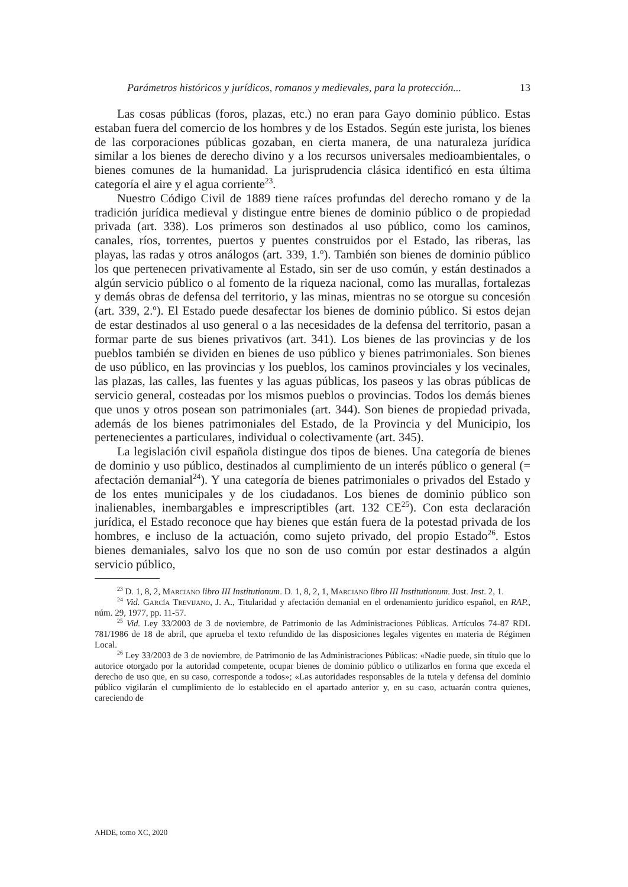Parámetros históricos y jurídicos, romanos y medievales, para la protección... 13
Las cosas públicas (foros, plazas, etc.) no eran para Gayo dominio público. Estas estaban fuera del comercio de los hombres y de los Estados. Según este jurista, los bienes de las corporaciones públicas gozaban, en cierta manera, de una naturaleza jurídica similar a los bienes de derecho divino y a los recursos universales medioambientales, o bienes comunes de la humanidad. La jurisprudencia clásica identificó en esta última categoría el aire y el agua corriente<sup>23</sup>.
Nuestro Código Civil de 1889 tiene raíces profundas del derecho romano y de la tradición jurídica medieval y distingue entre bienes de dominio público o de propiedad privada (art. 338). Los primeros son destinados al uso público, como los caminos, canales, ríos, torrentes, puertos y puentes construidos por el Estado, las riberas, las playas, las radas y otros análogos (art. 339, 1.º). También son bienes de dominio público los que pertenecen privativamente al Estado, sin ser de uso común, y están destinados a algún servicio público o al fomento de la riqueza nacional, como las murallas, fortalezas y demás obras de defensa del territorio, y las minas, mientras no se otorgue su concesión (art. 339, 2.º). El Estado puede desafectar los bienes de dominio público. Si estos dejan de estar destinados al uso general o a las necesidades de la defensa del territorio, pasan a formar parte de sus bienes privativos (art. 341). Los bienes de las provincias y de los pueblos también se dividen en bienes de uso público y bienes patrimoniales. Son bienes de uso público, en las provincias y los pueblos, los caminos provinciales y los vecinales, las plazas, las calles, las fuentes y las aguas públicas, los paseos y las obras públicas de servicio general, costeadas por los mismos pueblos o provincias. Todos los demás bienes que unos y otros posean son patrimoniales (art. 344). Son bienes de propiedad privada, además de los bienes patrimoniales del Estado, de la Provincia y del Municipio, los pertenecientes a particulares, individual o colectivamente (art. 345).
La legislación civil española distingue dos tipos de bienes. Una categoría de bienes de dominio y uso público, destinados al cumplimiento de un interés público o general (= afectación demanial<sup>24</sup>). Y una categoría de bienes patrimoniales o privados del Estado y de los entes municipales y de los ciudadanos. Los bienes de dominio público son inalienables, inembargables e imprescriptibles (art. 132 CE<sup>25</sup>). Con esta declaración jurídica, el Estado reconoce que hay bienes que están fuera de la potestad privada de los hombres, e incluso de la actuación, como sujeto privado, del propio Estado<sup>26</sup>. Estos bienes demaniales, salvo los que no son de uso común por estar destinados a algún servicio público,
<sup>23</sup> D. 1, 8, 2, Marciano libro III Institutionum. D. 1, 8, 2, 1, Marciano libro III Institutionum. Just. Inst. 2, 1.
<sup>24</sup> Vid. García Trevijano, J. A., Titularidad y afectación demanial en el ordenamiento jurídico español, en RAP., núm. 29, 1977, pp. 11-57.
<sup>25</sup> Vid. Ley 33/2003 de 3 de noviembre, de Patrimonio de las Administraciones Públicas. Artículos 74-87 RDL 781/1986 de 18 de abril, que aprueba el texto refundido de las disposiciones legales vigentes en materia de Régimen Local.
<sup>26</sup> Ley 33/2003 de 3 de noviembre, de Patrimonio de las Administraciones Públicas: «Nadie puede, sin título que lo autorice otorgado por la autoridad competente, ocupar bienes de dominio público o utilizarlos en forma que exceda el derecho de uso que, en su caso, corresponde a todos»; «Las autoridades responsables de la tutela y defensa del dominio público vigilarán el cumplimiento de lo establecido en el apartado anterior y, en su caso, actuarán contra quienes, careciendo de
AHDE, tomo XC, 2020